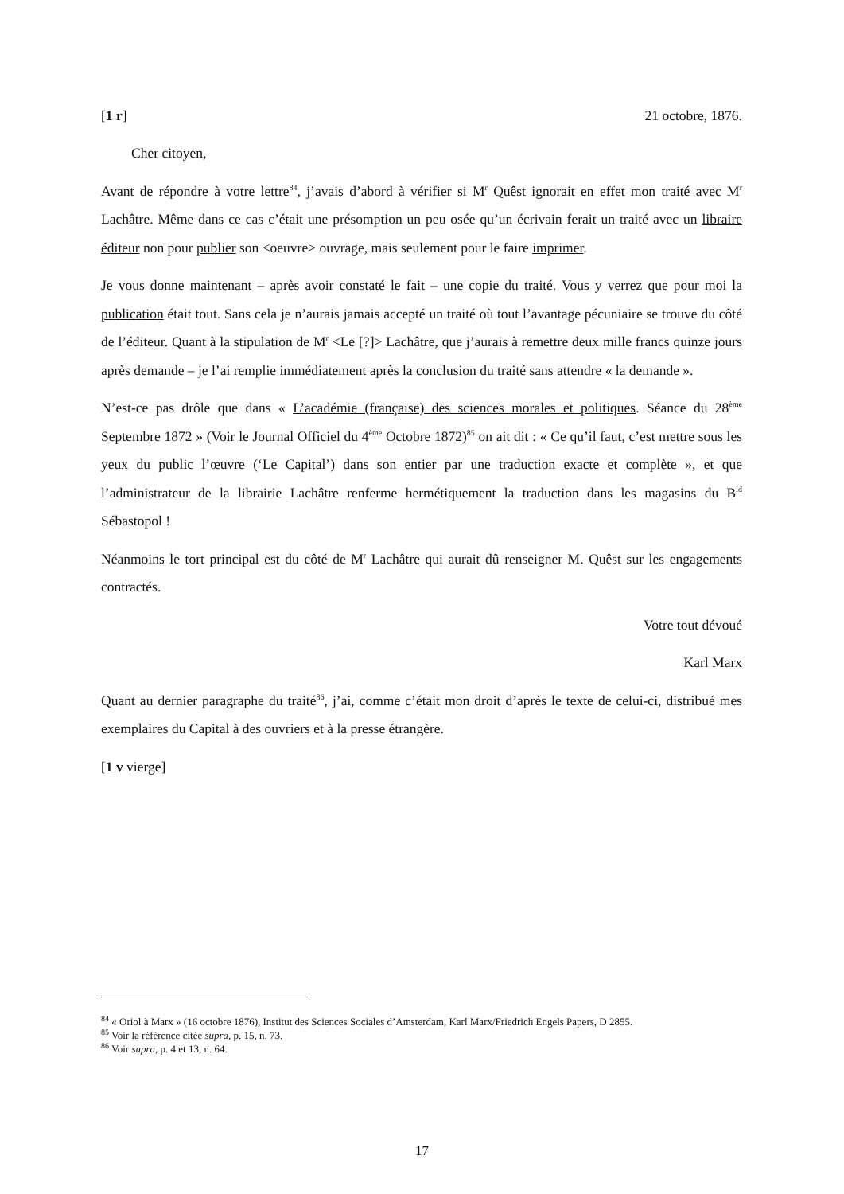[1 r] 21 octobre, 1876.
Cher citoyen,
Avant de répondre à votre lettre<sup>84</sup>, j’avais d’abord à vérifier si M<sup>r</sup> Quêst ignorait en effet mon traité avec M<sup>r</sup> Lachâtre. Même dans ce cas c’était une présomption un peu osée qu’un écrivain ferait un traité avec un libraire éditeur non pour publier son <oeuvre> ouvrage, mais seulement pour le faire imprimer.
Je vous donne maintenant – après avoir constaté le fait – une copie du traité. Vous y verrez que pour moi la publication était tout. Sans cela je n’aurais jamais accepté un traité où tout l’avantage pécuniaire se trouve du côté de l’éditeur. Quant à la stipulation de M<sup>r</sup> <Le [?]> Lachâtre, que j’aurais à remettre deux mille francs quinze jours après demande – je l’ai remplie immédiatement après la conclusion du traité sans attendre « la demande ».
N’est-ce pas drôle que dans « L’académie (française) des sciences morales et politiques. Séance du 28<sup>ème</sup> Septembre 1872 » (Voir le Journal Officiel du 4<sup>ème</sup> Octobre 1872)<sup>85</sup> on ait dit : « Ce qu’il faut, c’est mettre sous les yeux du public l’œuvre (‘Le Capital’) dans son entier par une traduction exacte et complète », et que l’administrateur de la librairie Lachâtre renferme hermétiquement la traduction dans les magasins du B<sup>ld</sup> Sébastopol !
Néanmoins le tort principal est du côté de M<sup>r</sup> Lachâtre qui aurait dû renseigner M. Quêst sur les engagements contractés.
Votre tout dévoué
Karl Marx
Quant au dernier paragraphe du traité<sup>86</sup>, j’ai, comme c’était mon droit d’après le texte de celui-ci, distribué mes exemplaires du Capital à des ouvriers et à la presse étrangère.
[1 v vierge]
<sup>84</sup> « Oriol à Marx » (16 octobre 1876), Institut des Sciences Sociales d’Amsterdam, Karl Marx/Friedrich Engels Papers, D 2855.
<sup>85</sup> Voir la référence citée supra, p. 15, n. 73.
<sup>86</sup> Voir supra, p. 4 et 13, n. 64.
17